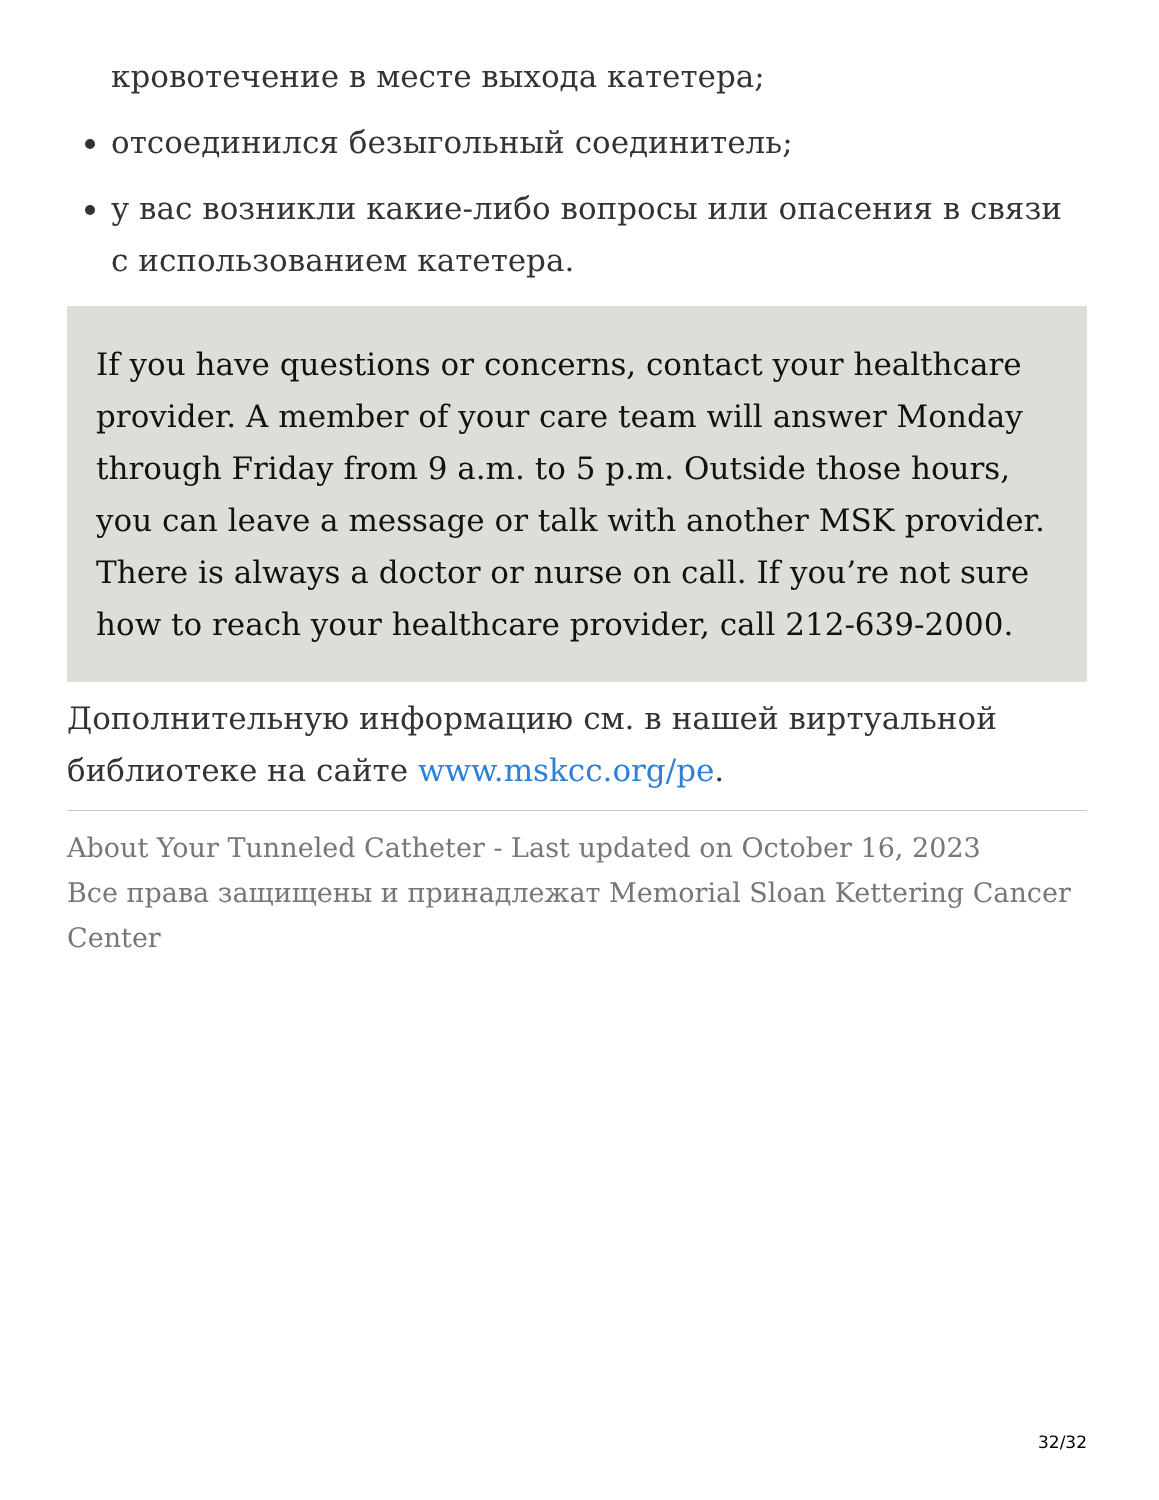кровотечение в месте выхода катетера;
отсоединился безыгольный соединитель;
у вас возникли какие-либо вопросы или опасения в связи с использованием катетера.
If you have questions or concerns, contact your healthcare provider. A member of your care team will answer Monday through Friday from 9 a.m. to 5 p.m. Outside those hours, you can leave a message or talk with another MSK provider. There is always a doctor or nurse on call. If you’re not sure how to reach your healthcare provider, call 212-639-2000.
Дополнительную информацию см. в нашей виртуальной библиотеке на сайте www.mskcc.org/pe.
About Your Tunneled Catheter - Last updated on October 16, 2023
Все права защищены и принадлежат Memorial Sloan Kettering Cancer Center
32/32